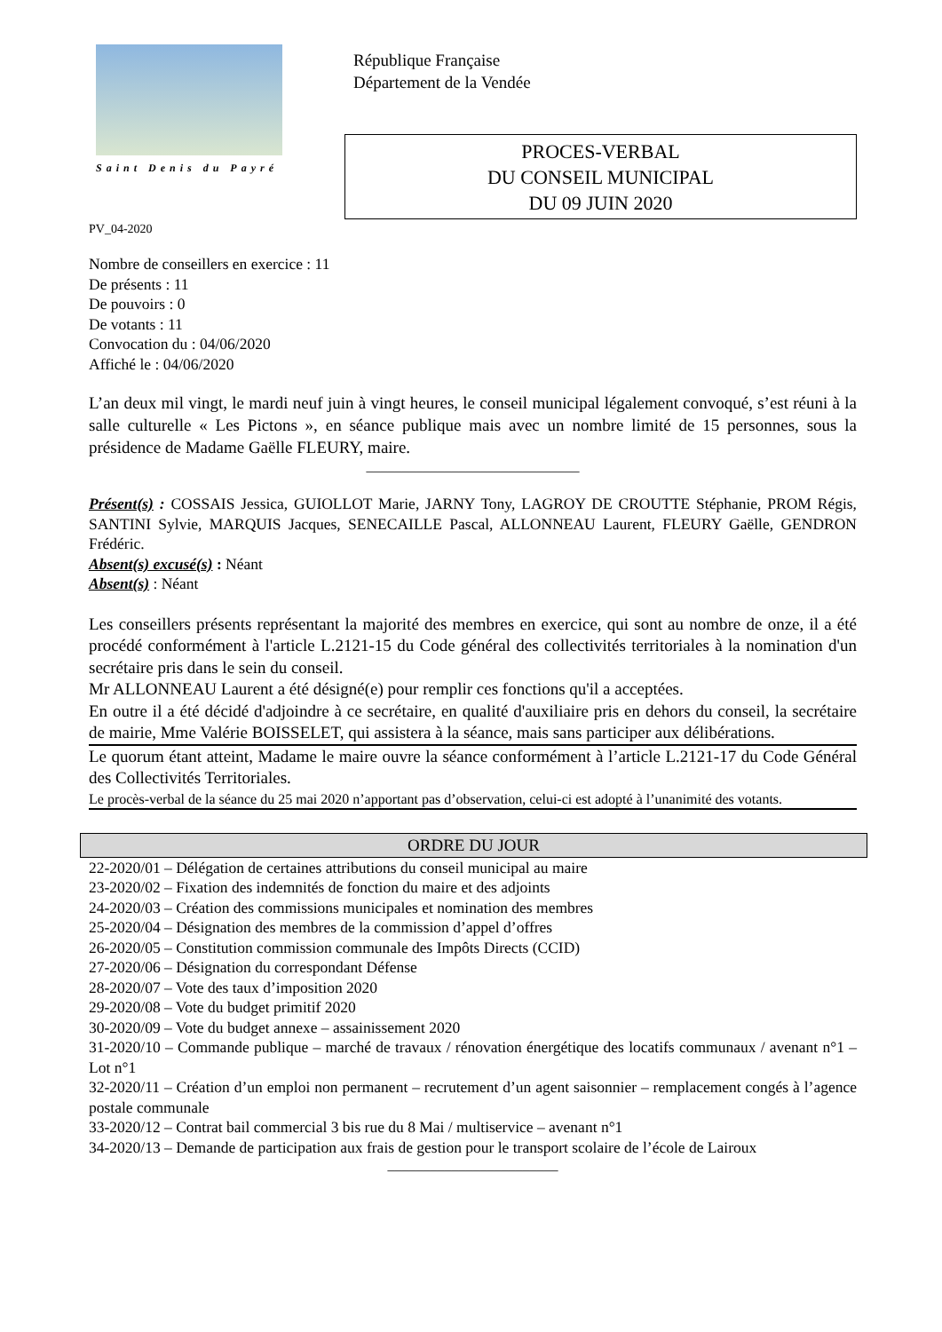Saint Denis du Payré
République Française
Département de la Vendée
PROCES-VERBAL
DU CONSEIL MUNICIPAL
DU 09 JUIN 2020
PV_04-2020
Nombre de conseillers en exercice : 11
De présents : 11
De pouvoirs : 0
De votants : 11
Convocation du : 04/06/2020
Affiché le : 04/06/2020
L’an deux mil vingt, le mardi neuf juin à vingt heures, le conseil municipal légalement convoqué, s’est réuni à la salle culturelle « Les Pictons », en séance publique mais avec un nombre limité de 15 personnes, sous la présidence de Madame Gaëlle FLEURY, maire.
______________________________
Présent(s) : COSSAIS Jessica, GUIOLLOT Marie, JARNY Tony, LAGROY DE CROUTTE Stéphanie, PROM Régis, SANTINI Sylvie, MARQUIS Jacques, SENECAILLE Pascal, ALLONNEAU Laurent, FLEURY Gaëlle, GENDRON Frédéric.
Absent(s) excusé(s) : Néant
Absent(s) : Néant
Les conseillers présents représentant la majorité des membres en exercice, qui sont au nombre de onze, il a été procédé conformément à l'article L.2121-15 du Code général des collectivités territoriales à la nomination d'un secrétaire pris dans le sein du conseil.
Mr ALLONNEAU Laurent a été désigné(e) pour remplir ces fonctions qu'il a acceptées.
En outre il a été décidé d'adjoindre à ce secrétaire, en qualité d'auxiliaire pris en dehors du conseil, la secrétaire de mairie, Mme Valérie BOISSELET, qui assistera à la séance, mais sans participer aux délibérations.
Le quorum étant atteint, Madame le maire ouvre la séance conformément à l’article L.2121-17 du Code Général des Collectivités Territoriales.
Le procès-verbal de la séance du 25 mai 2020 n’apportant pas d’observation, celui-ci est adopté à l’unanimité des votants.
ORDRE DU JOUR
22-2020/01 – Délégation de certaines attributions du conseil municipal au maire
23-2020/02 – Fixation des indemnités de fonction du maire et des adjoints
24-2020/03 – Création des commissions municipales et nomination des membres
25-2020/04 – Désignation des membres de la commission d’appel d’offres
26-2020/05 – Constitution commission communale des Impôts Directs (CCID)
27-2020/06 – Désignation du correspondant Défense
28-2020/07 – Vote des taux d’imposition 2020
29-2020/08 – Vote du budget primitif 2020
30-2020/09 – Vote du budget annexe – assainissement 2020
31-2020/10 – Commande publique – marché de travaux / rénovation énergétique des locatifs communaux / avenant n°1 – Lot n°1
32-2020/11 – Création d’un emploi non permanent – recrutement d’un agent saisonnier – remplacement congés à l’agence postale communale
33-2020/12 – Contrat bail commercial 3 bis rue du 8 Mai / multiservice – avenant n°1
34-2020/13 – Demande de participation aux frais de gestion pour le transport scolaire de l’école de Lairoux
________________________